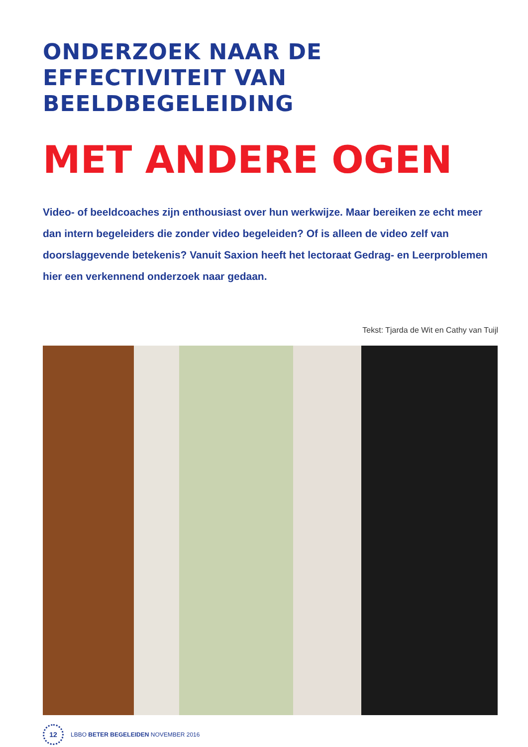ONDERZOEK NAAR DE EFFECTIVITEIT VAN BEELDBEGELEIDING
MET ANDERE OGEN
Video- of beeldcoaches zijn enthousiast over hun werkwijze. Maar bereiken ze echt meer dan intern begeleiders die zonder video begeleiden? Of is alleen de video zelf van doorslaggevende betekenis? Vanuit Saxion heeft het lectoraat Gedrag- en Leerproblemen hier een verkennend onderzoek naar gedaan.
Tekst: Tjarda de Wit en Cathy van Tuijl
12
LBBO BETER BEGELEIDEN NOVEMBER 2016